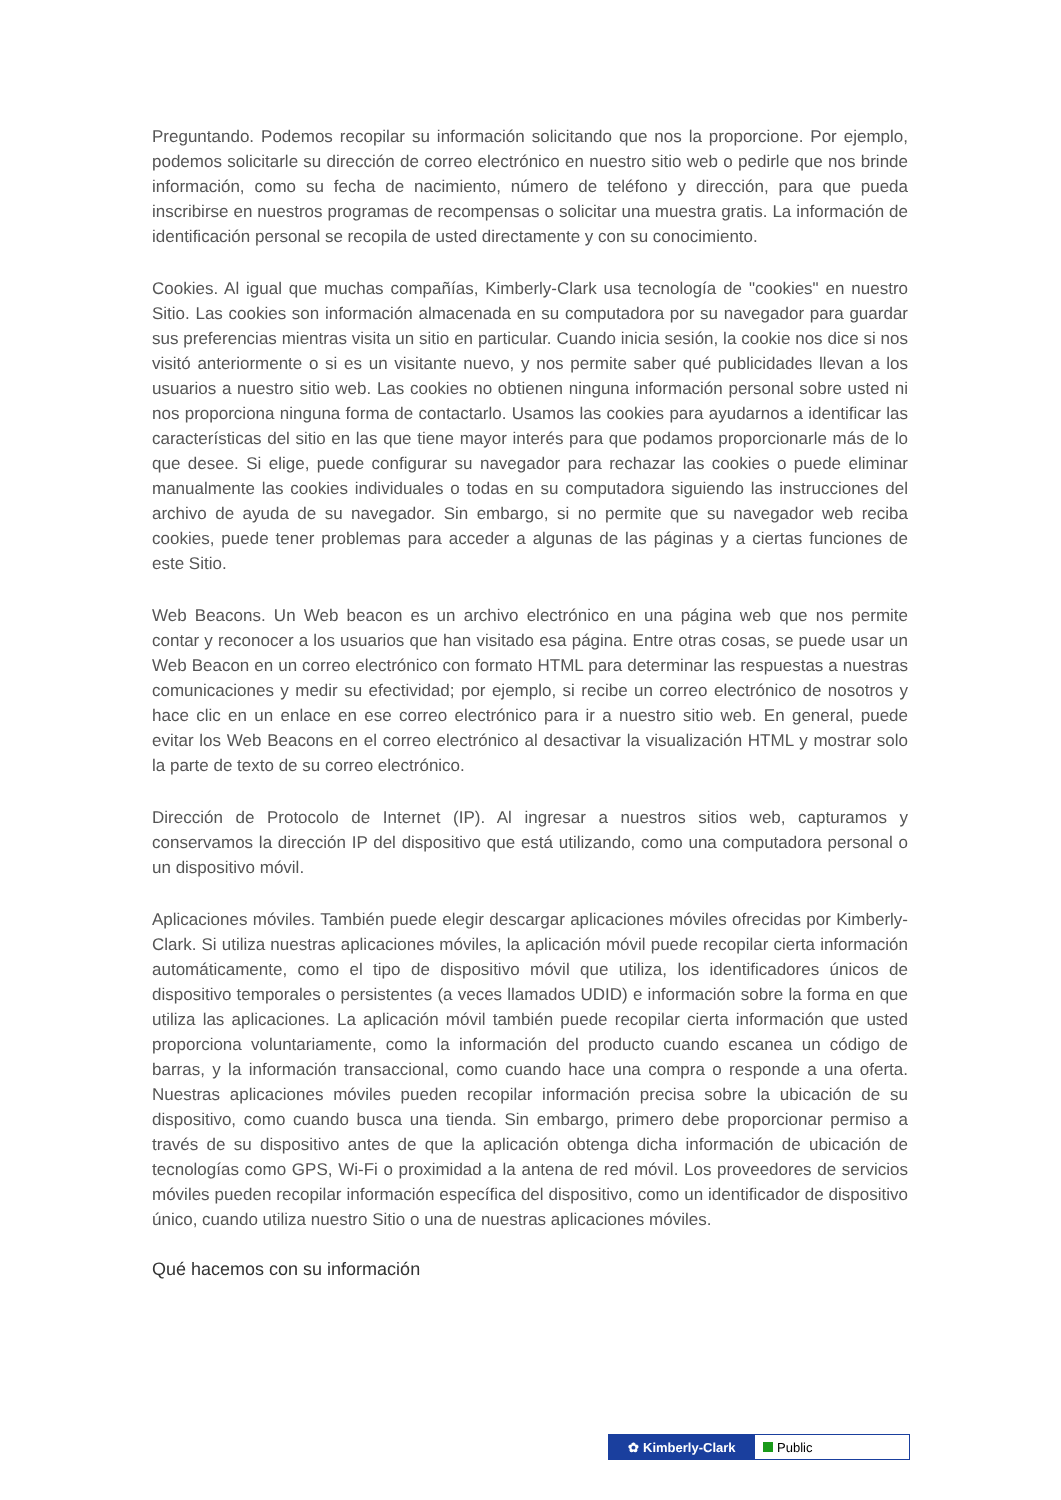Preguntando. Podemos recopilar su información solicitando que nos la proporcione. Por ejemplo, podemos solicitarle su dirección de correo electrónico en nuestro sitio web o pedirle que nos brinde información, como su fecha de nacimiento, número de teléfono y dirección, para que pueda inscribirse en nuestros programas de recompensas o solicitar una muestra gratis. La información de identificación personal se recopila de usted directamente y con su conocimiento.
Cookies. Al igual que muchas compañías, Kimberly-Clark usa tecnología de "cookies" en nuestro Sitio. Las cookies son información almacenada en su computadora por su navegador para guardar sus preferencias mientras visita un sitio en particular. Cuando inicia sesión, la cookie nos dice si nos visitó anteriormente o si es un visitante nuevo, y nos permite saber qué publicidades llevan a los usuarios a nuestro sitio web. Las cookies no obtienen ninguna información personal sobre usted ni nos proporciona ninguna forma de contactarlo. Usamos las cookies para ayudarnos a identificar las características del sitio en las que tiene mayor interés para que podamos proporcionarle más de lo que desee. Si elige, puede configurar su navegador para rechazar las cookies o puede eliminar manualmente las cookies individuales o todas en su computadora siguiendo las instrucciones del archivo de ayuda de su navegador. Sin embargo, si no permite que su navegador web reciba cookies, puede tener problemas para acceder a algunas de las páginas y a ciertas funciones de este Sitio.
Web Beacons. Un Web beacon es un archivo electrónico en una página web que nos permite contar y reconocer a los usuarios que han visitado esa página. Entre otras cosas, se puede usar un Web Beacon en un correo electrónico con formato HTML para determinar las respuestas a nuestras comunicaciones y medir su efectividad; por ejemplo, si recibe un correo electrónico de nosotros y hace clic en un enlace en ese correo electrónico para ir a nuestro sitio web. En general, puede evitar los Web Beacons en el correo electrónico al desactivar la visualización HTML y mostrar solo la parte de texto de su correo electrónico.
Dirección de Protocolo de Internet (IP). Al ingresar a nuestros sitios web, capturamos y conservamos la dirección IP del dispositivo que está utilizando, como una computadora personal o un dispositivo móvil.
Aplicaciones móviles. También puede elegir descargar aplicaciones móviles ofrecidas por Kimberly-Clark. Si utiliza nuestras aplicaciones móviles, la aplicación móvil puede recopilar cierta información automáticamente, como el tipo de dispositivo móvil que utiliza, los identificadores únicos de dispositivo temporales o persistentes (a veces llamados UDID) e información sobre la forma en que utiliza las aplicaciones. La aplicación móvil también puede recopilar cierta información que usted proporciona voluntariamente, como la información del producto cuando escanea un código de barras, y la información transaccional, como cuando hace una compra o responde a una oferta. Nuestras aplicaciones móviles pueden recopilar información precisa sobre la ubicación de su dispositivo, como cuando busca una tienda. Sin embargo, primero debe proporcionar permiso a través de su dispositivo antes de que la aplicación obtenga dicha información de ubicación de tecnologías como GPS, Wi-Fi o proximidad a la antena de red móvil. Los proveedores de servicios móviles pueden recopilar información específica del dispositivo, como un identificador de dispositivo único, cuando utiliza nuestro Sitio o una de nuestras aplicaciones móviles.
Qué hacemos con su información
✿ Kimberly-Clark Public